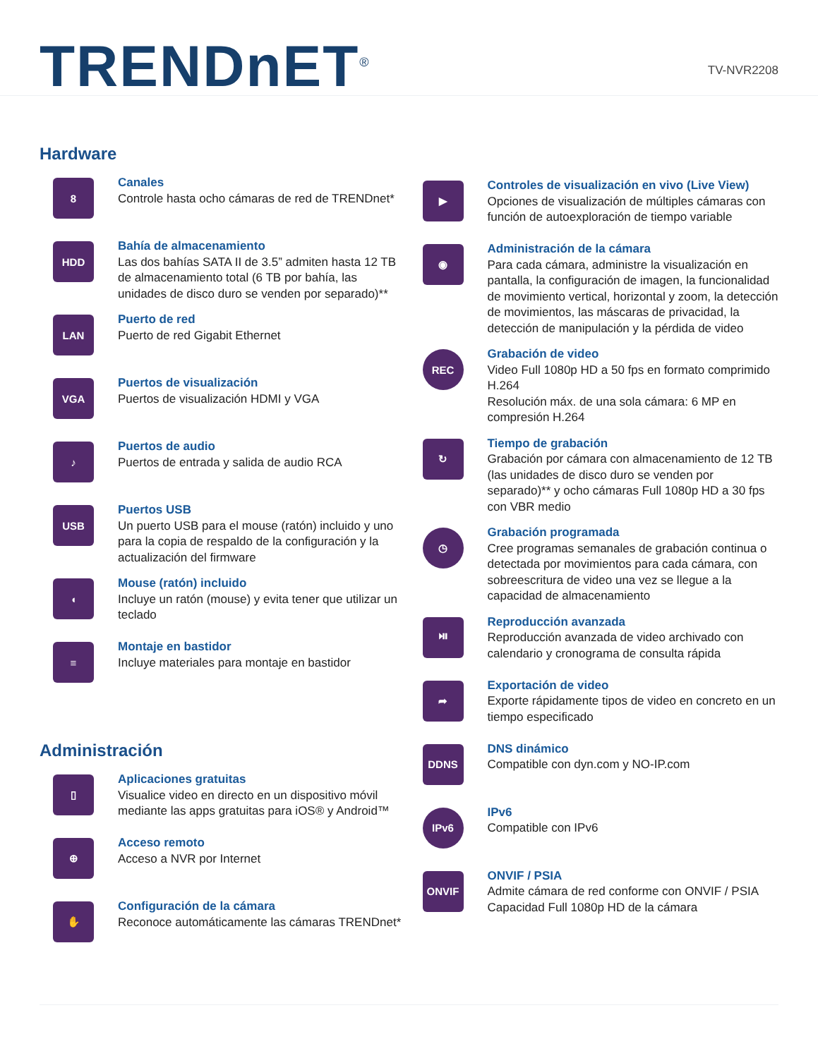TRENDnET<sup>®</sup>
TV-NVR2208
Hardware
8
Canales
Controle hasta ocho cámaras de red de TRENDnet*
HDD
Bahía de almacenamiento
Las dos bahías SATA II de 3.5” admiten hasta 12 TB de almacenamiento total (6 TB por bahía, las unidades de disco duro se venden por separado)**
LAN
Puerto de red
Puerto de red Gigabit Ethernet
VGA
Puertos de visualización
Puertos de visualización HDMI y VGA
♪
Puertos de audio
Puertos de entrada y salida de audio RCA
USB
Puertos USB
Un puerto USB para el mouse (ratón) incluido y uno para la copia de respaldo de la configuración y la actualización del firmware
◖
Mouse (ratón) incluido
Incluye un ratón (mouse) y evita tener que utilizar un teclado
≡
Montaje en bastidor
Incluye materiales para montaje en bastidor
Administración
▯
Aplicaciones gratuitas
Visualice video en directo en un dispositivo móvil mediante las apps gratuitas para iOS® y Android™
⊕
Acceso remoto
Acceso a NVR por Internet
✋
Configuración de la cámara
Reconoce automáticamente las cámaras TRENDnet*
▶
Controles de visualización en vivo (Live View)
Opciones de visualización de múltiples cámaras con función de autoexploración de tiempo variable
◉
Administración de la cámara
Para cada cámara, administre la visualización en pantalla, la configuración de imagen, la funcionalidad de movimiento vertical, horizontal y zoom, la detección de movimientos, las máscaras de privacidad, la detección de manipulación y la pérdida de video
REC
Grabación de video
Video Full 1080p HD a 50 fps en formato comprimido H.264
Resolución máx. de una sola cámara: 6 MP en compresión H.264
↻
Tiempo de grabación
Grabación por cámara con almacenamiento de 12 TB (las unidades de disco duro se venden por separado)** y ocho cámaras Full 1080p HD a 30 fps con VBR medio
◷
Grabación programada
Cree programas semanales de grabación continua o detectada por movimientos para cada cámara, con sobreescritura de video una vez se llegue a la capacidad de almacenamiento
⏯
Reproducción avanzada
Reproducción avanzada de video archivado con calendario y cronograma de consulta rápida
➦
Exportación de video
Exporte rápidamente tipos de video en concreto en un tiempo especificado
DDNS
DNS dinámico
Compatible con dyn.com y NO-IP.com
IPv6
IPv6
Compatible con IPv6
ONVIF
ONVIF / PSIA
Admite cámara de red conforme con ONVIF / PSIA Capacidad Full 1080p HD de la cámara